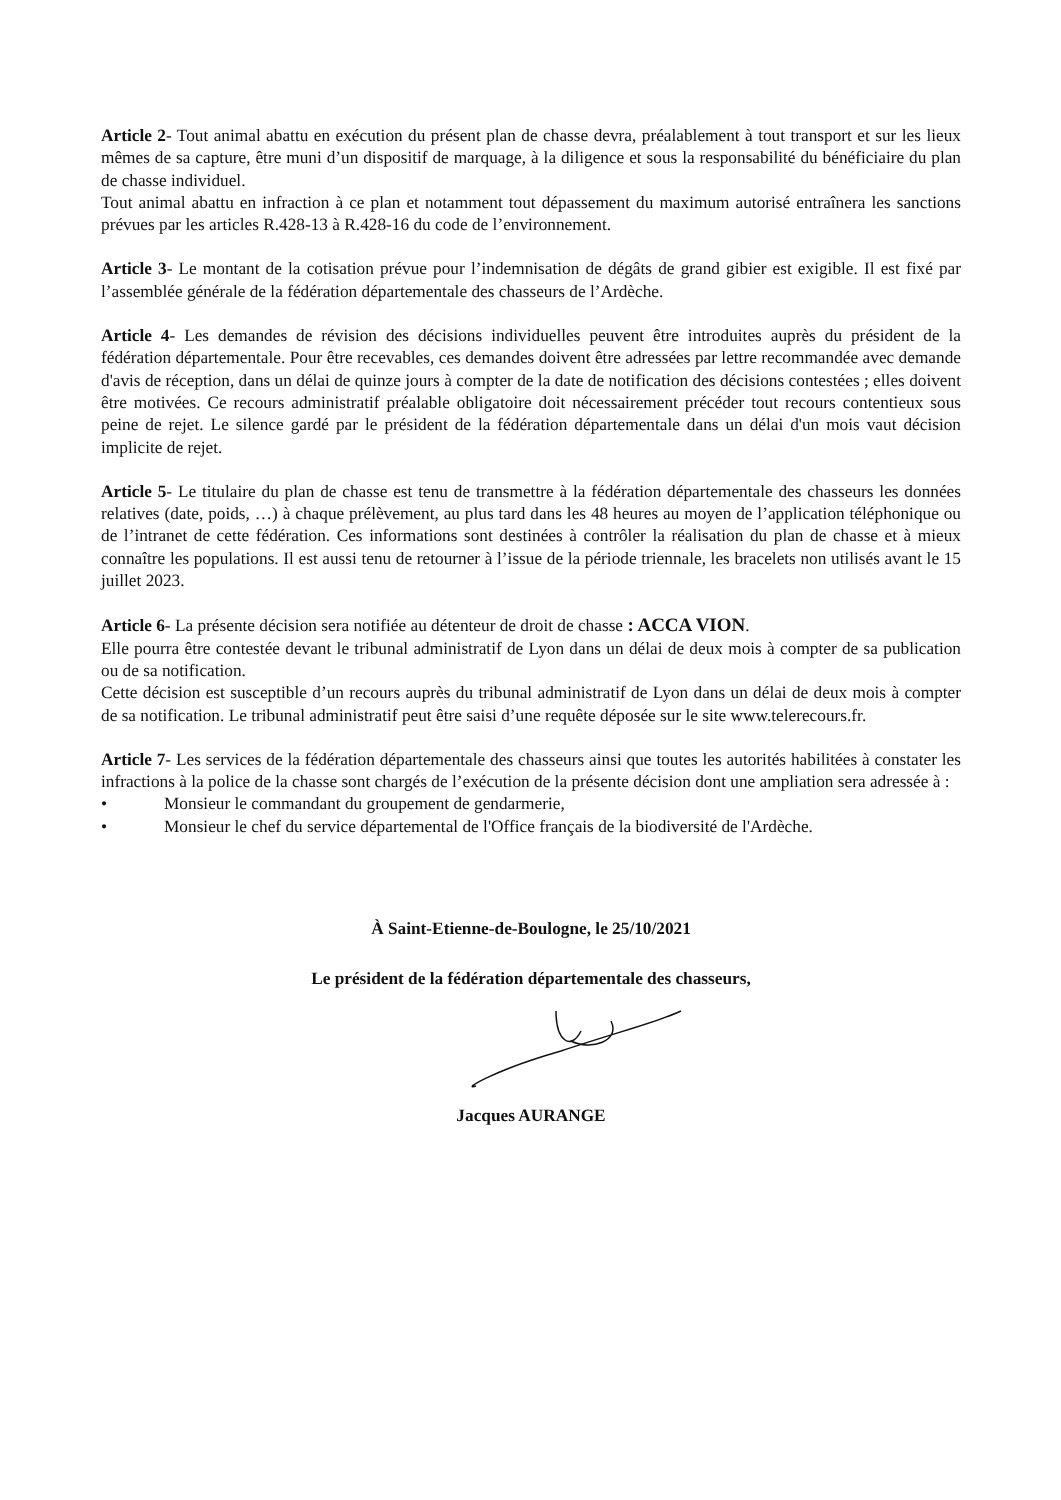Article 2- Tout animal abattu en exécution du présent plan de chasse devra, préalablement à tout transport et sur les lieux mêmes de sa capture, être muni d’un dispositif de marquage, à la diligence et sous la responsabilité du bénéficiaire du plan de chasse individuel.
Tout animal abattu en infraction à ce plan et notamment tout dépassement du maximum autorisé entraînera les sanctions prévues par les articles R.428-13 à R.428-16 du code de l’environnement.
Article 3- Le montant de la cotisation prévue pour l’indemnisation de dégâts de grand gibier est exigible. Il est fixé par l’assemblée générale de la fédération départementale des chasseurs de l’Ardèche.
Article 4- Les demandes de révision des décisions individuelles peuvent être introduites auprès du président de la fédération départementale. Pour être recevables, ces demandes doivent être adressées par lettre recommandée avec demande d'avis de réception, dans un délai de quinze jours à compter de la date de notification des décisions contestées ; elles doivent être motivées. Ce recours administratif préalable obligatoire doit nécessairement précéder tout recours contentieux sous peine de rejet. Le silence gardé par le président de la fédération départementale dans un délai d'un mois vaut décision implicite de rejet.
Article 5- Le titulaire du plan de chasse est tenu de transmettre à la fédération départementale des chasseurs les données relatives (date, poids, …) à chaque prélèvement, au plus tard dans les 48 heures au moyen de l’application téléphonique ou de l’intranet de cette fédération. Ces informations sont destinées à contrôler la réalisation du plan de chasse et à mieux connaître les populations. Il est aussi tenu de retourner à l’issue de la période triennale, les bracelets non utilisés avant le 15 juillet 2023.
Article 6- La présente décision sera notifiée au détenteur de droit de chasse : ACCA VION.
Elle pourra être contestée devant le tribunal administratif de Lyon dans un délai de deux mois à compter de sa publication ou de sa notification.
Cette décision est susceptible d’un recours auprès du tribunal administratif de Lyon dans un délai de deux mois à compter de sa notification. Le tribunal administratif peut être saisi d’une requête déposée sur le site www.telerecours.fr.
Article 7- Les services de la fédération départementale des chasseurs ainsi que toutes les autorités habilitées à constater les infractions à la police de la chasse sont chargés de l’exécution de la présente décision dont une ampliation sera adressée à :
• Monsieur le commandant du groupement de gendarmerie,
• Monsieur le chef du service départemental de l'Office français de la biodiversité de l'Ardèche.
À Saint-Etienne-de-Boulogne, le 25/10/2021
Le président de la fédération départementale des chasseurs,
Jacques AURANGE